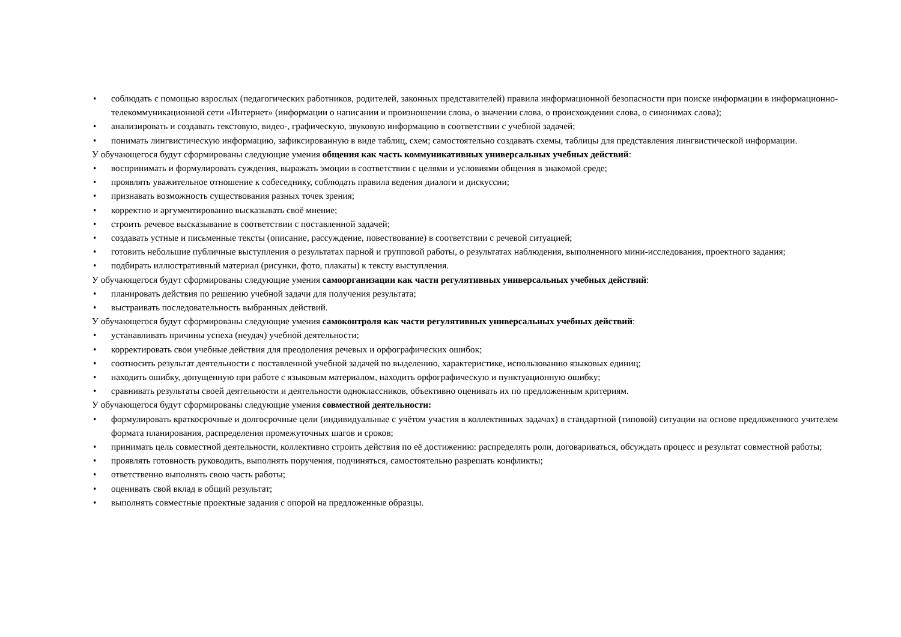• соблюдать с помощью взрослых (педагогических работников, родителей, законных представителей) правила информационной безопасности при поиске информации в информационно-телекоммуникационной сети «Интернет» (информации о написании и произношении слова, о значении слова, о происхождении слова, о синонимах слова);
• анализировать и создавать текстовую, видео-, графическую, звуковую информацию в соответствии с учебной задачей;
• понимать лингвистическую информацию, зафиксированную в виде таблиц, схем; самостоятельно создавать схемы, таблицы для представления лингвистической информации.
У обучающегося будут сформированы следующие умения общения как часть коммуникативных универсальных учебных действий:
• воспринимать и формулировать суждения, выражать эмоции в соответствии с целями и условиями общения в знакомой среде;
• проявлять уважительное отношение к собеседнику, соблюдать правила ведения диалоги и дискуссии;
• признавать возможность существования разных точек зрения;
• корректно и аргументированно высказывать своё мнение;
• строить речевое высказывание в соответствии с поставленной задачей;
• создавать устные и письменные тексты (описание, рассуждение, повествование) в соответствии с речевой ситуацией;
• готовить небольшие публичные выступления о результатах парной и групповой работы, о результатах наблюдения, выполненного мини-исследования, проектного задания;
• подбирать иллюстративный материал (рисунки, фото, плакаты) к тексту выступления.
У обучающегося будут сформированы следующие умения самоорганизации как части регулятивных универсальных учебных действий:
• планировать действия по решению учебной задачи для получения результата;
• выстраивать последовательность выбранных действий.
У обучающегося будут сформированы следующие умения самоконтроля как части регулятивных универсальных учебных действий:
• устанавливать причины успеха (неудач) учебной деятельности;
• корректировать свои учебные действия для преодоления речевых и орфографических ошибок;
• соотносить результат деятельности с поставленной учебной задачей по выделению, характеристике, использованию языковых единиц;
• находить ошибку, допущенную при работе с языковым материалом, находить орфографическую и пунктуационную ошибку;
• сравнивать результаты своей деятельности и деятельности одноклассников, объективно оценивать их по предложенным критериям.
У обучающегося будут сформированы следующие умения совместной деятельности:
• формулировать краткосрочные и долгосрочные цели (индивидуальные с учётом участия в коллективных задачах) в стандартной (типовой) ситуации на основе предложенного учителем формата планирования, распределения промежуточных шагов и сроков;
• принимать цель совместной деятельности, коллективно строить действия по её достижению: распределять роли, договариваться, обсуждать процесс и результат совместной работы;
• проявлять готовность руководить, выполнять поручения, подчиняться, самостоятельно разрешать конфликты;
• ответственно выполнять свою часть работы;
• оценивать свой вклад в общий результат;
• выполнять совместные проектные задания с опорой на предложенные образцы.